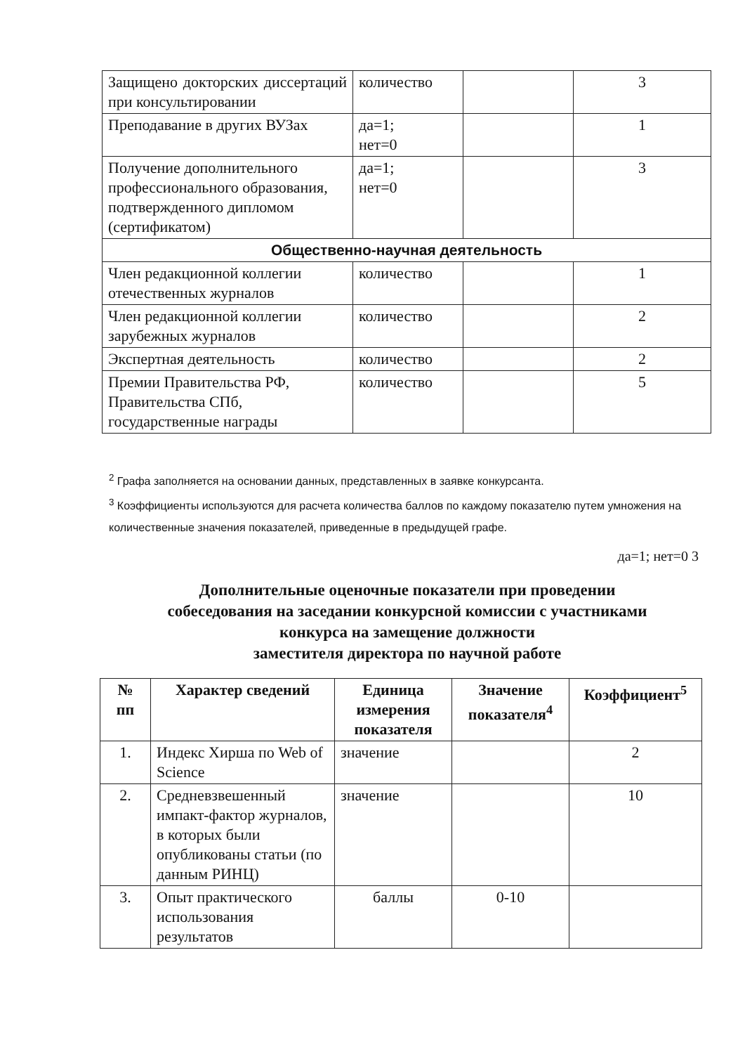| Защищено докторских диссертаций при консультировании | количество | | 3 |
| Преподавание в других ВУЗах | да=1; нет=0 | | 1 |
| Получение дополнительного профессионального образования, подтвержденного дипломом (сертификатом) | да=1; нет=0 | | 3 |
| Общественно-научная деятельность | | | |
| Член редакционной коллегии отечественных журналов | количество | | 1 |
| Член редакционной коллегии зарубежных журналов | количество | | 2 |
| Экспертная деятельность | количество | | 2 |
| Премии Правительства РФ, Правительства СПб, государственные награды | количество | | 5 |
<sup>2</sup> Графа заполняется на основании данных, представленных в заявке конкурсанта.
<sup>3</sup> Коэффициенты используются для расчета количества баллов по каждому показателю путем умножения на количественные значения показателей, приведенные в предыдущей графе.
да=1; нет=0 3
Дополнительные оценочные показатели при проведении
собеседования на заседании конкурсной комиссии с участниками
конкурса на замещение должности
заместителя директора по научной работе
| № пп | Характер сведений | Единица измерения показателя | Значение показателя<sup>4</sup> | Коэффициент<sup>5</sup> |
| --- | --- | --- | --- | --- |
| 1. | Индекс Хирша по Web of Science | значение | | 2 |
| 2. | Средневзвешенный импакт-фактор журналов, в которых были опубликованы статьи (по данным РИНЦ) | значение | | 10 |
| 3. | Опыт практического использования результатов | баллы | 0-10 | |